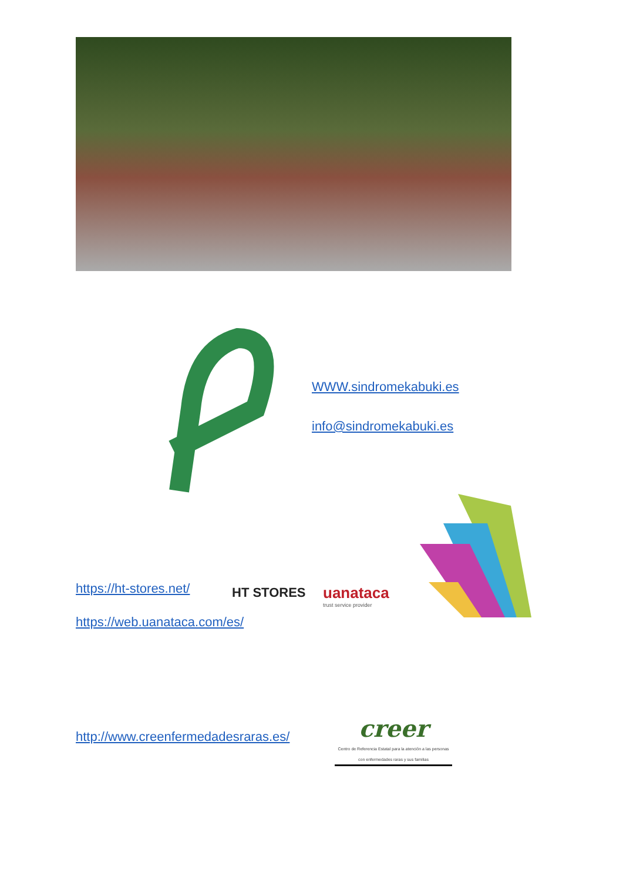WWW.sindromekabuki.es
info@sindromekabuki.es
https://ht-stores.net/ HT STORES uanataca
trust service provider
https://web.uanataca.com/es/
http://www.creenfermedadesraras.es/
creer
Centro de Referencia Estatal para la atención a las personas con enfermedades raras y sus familias